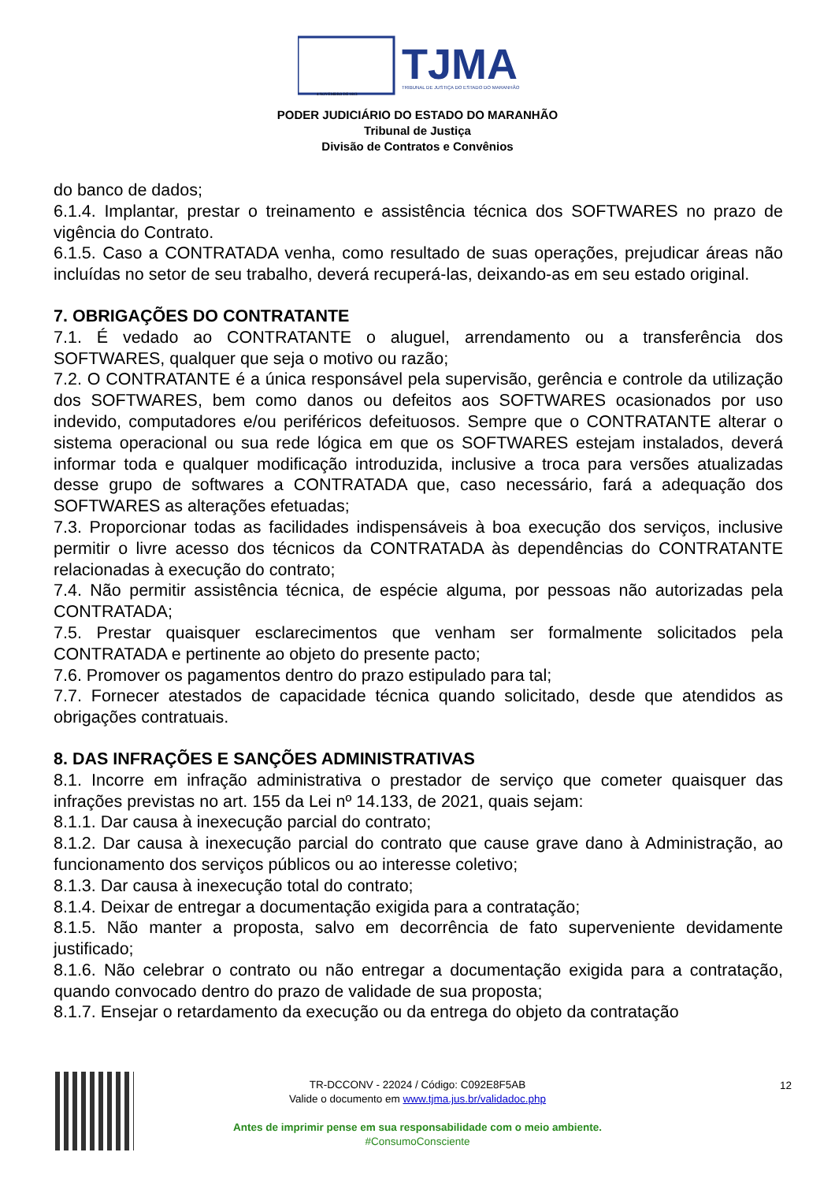TJMA
TRIBUNAL DE JUSTIÇA DO ESTADO DO MARANHÃO
4 NOVEMBRO DE 1813
PODER JUDICIÁRIO DO ESTADO DO MARANHÃO
Tribunal de Justiça
Divisão de Contratos e Convênios
do banco de dados;
6.1.4. Implantar, prestar o treinamento e assistência técnica dos SOFTWARES no prazo de vigência do Contrato.
6.1.5. Caso a CONTRATADA venha, como resultado de suas operações, prejudicar áreas não incluídas no setor de seu trabalho, deverá recuperá-las, deixando-as em seu estado original.
7. OBRIGAÇÕES DO CONTRATANTE
7.1. É vedado ao CONTRATANTE o aluguel, arrendamento ou a transferência dos SOFTWARES, qualquer que seja o motivo ou razão;
7.2. O CONTRATANTE é a única responsável pela supervisão, gerência e controle da utilização dos SOFTWARES, bem como danos ou defeitos aos SOFTWARES ocasionados por uso indevido, computadores e/ou periféricos defeituosos. Sempre que o CONTRATANTE alterar o sistema operacional ou sua rede lógica em que os SOFTWARES estejam instalados, deverá informar toda e qualquer modificação introduzida, inclusive a troca para versões atualizadas desse grupo de softwares a CONTRATADA que, caso necessário, fará a adequação dos SOFTWARES as alterações efetuadas;
7.3. Proporcionar todas as facilidades indispensáveis à boa execução dos serviços, inclusive permitir o livre acesso dos técnicos da CONTRATADA às dependências do CONTRATANTE relacionadas à execução do contrato;
7.4. Não permitir assistência técnica, de espécie alguma, por pessoas não autorizadas pela CONTRATADA;
7.5. Prestar quaisquer esclarecimentos que venham ser formalmente solicitados pela CONTRATADA e pertinente ao objeto do presente pacto;
7.6. Promover os pagamentos dentro do prazo estipulado para tal;
7.7. Fornecer atestados de capacidade técnica quando solicitado, desde que atendidos as obrigações contratuais.
8. DAS INFRAÇÕES E SANÇÕES ADMINISTRATIVAS
8.1. Incorre em infração administrativa o prestador de serviço que cometer quaisquer das infrações previstas no art. 155 da Lei nº 14.133, de 2021, quais sejam:
8.1.1. Dar causa à inexecução parcial do contrato;
8.1.2. Dar causa à inexecução parcial do contrato que cause grave dano à Administração, ao funcionamento dos serviços públicos ou ao interesse coletivo;
8.1.3. Dar causa à inexecução total do contrato;
8.1.4. Deixar de entregar a documentação exigida para a contratação;
8.1.5. Não manter a proposta, salvo em decorrência de fato superveniente devidamente justificado;
8.1.6. Não celebrar o contrato ou não entregar a documentação exigida para a contratação, quando convocado dentro do prazo de validade de sua proposta;
8.1.7. Ensejar o retardamento da execução ou da entrega do objeto da contratação
TR-DCCONV - 22024 / Código: C092E8F5AB
Valide o documento em www.tjma.jus.br/validadoc.php
Antes de imprimir pense em sua responsabilidade com o meio ambiente.
#ConsumoConsciente
12